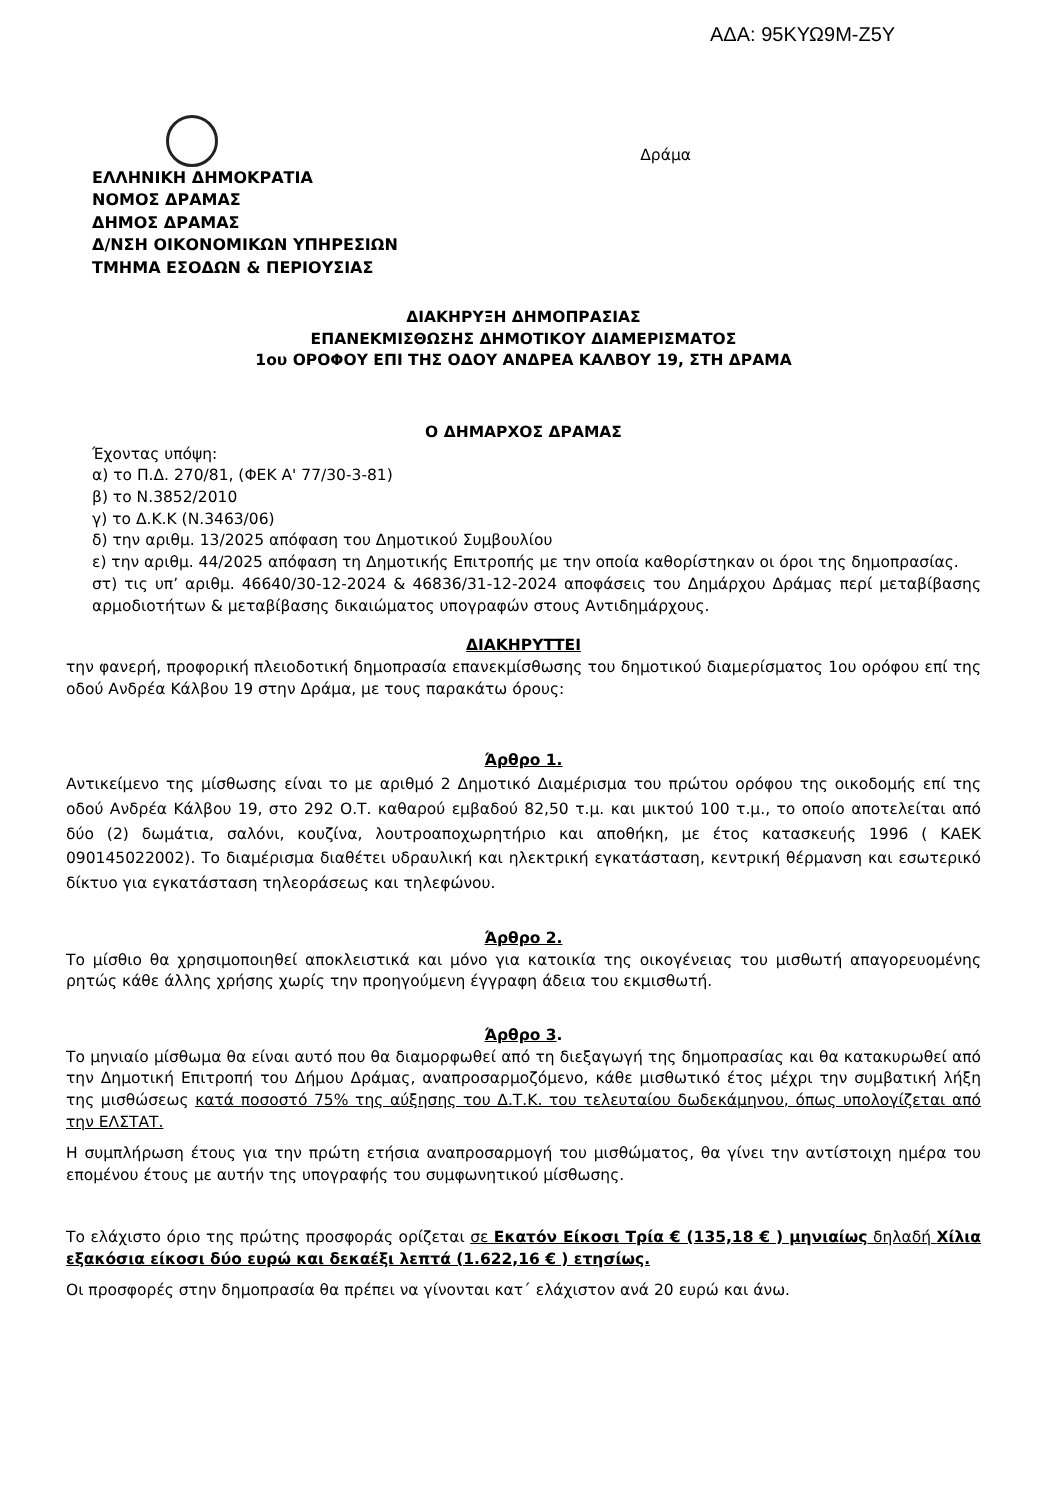ΑΔΑ: 95ΚΥΩ9Μ-Ζ5Υ
ΕΛΛΗΝΙΚΗ ΔΗΜΟΚΡΑΤΙΑ
ΝΟΜΟΣ ΔΡΑΜΑΣ
ΔΗΜΟΣ ΔΡΑΜΑΣ
Δ/ΝΣΗ ΟΙΚΟΝΟΜΙΚΩΝ ΥΠΗΡΕΣΙΩΝ
ΤΜΗΜΑ ΕΣΟΔΩΝ & ΠΕΡΙΟΥΣΙΑΣ
Δράμα
ΔΙΑΚΗΡΥΞΗ ΔΗΜΟΠΡΑΣΙΑΣ
ΕΠΑΝΕΚΜΙΣΘΩΣΗΣ ΔΗΜΟΤΙΚΟΥ ΔΙΑΜΕΡΙΣΜΑΤΟΣ
1ου ΟΡΟΦΟΥ ΕΠΙ ΤΗΣ ΟΔΟΥ ΑΝΔΡΕΑ ΚΑΛΒΟΥ 19, ΣΤΗ ΔΡΑΜΑ
Ο ΔΗΜΑΡΧΟΣ ΔΡΑΜΑΣ
Έχοντας υπόψη:
α) το Π.Δ. 270/81, (ΦΕΚ Α' 77/30-3-81)
β) το Ν.3852/2010
γ) το Δ.Κ.Κ (Ν.3463/06)
δ) την αριθμ. 13/2025 απόφαση του Δημοτικού Συμβουλίου
ε) την αριθμ. 44/2025 απόφαση τη Δημοτικής Επιτροπής με την οποία καθορίστηκαν οι όροι της δημοπρασίας.
στ) τις υπ’ αριθμ. 46640/30-12-2024 & 46836/31-12-2024 αποφάσεις του Δημάρχου Δράμας περί μεταβίβασης αρμοδιοτήτων & μεταβίβασης δικαιώματος υπογραφών στους Αντιδημάρχους.
ΔΙΑΚΗΡΥΤΤΕΙ
την φανερή, προφορική πλειοδοτική δημοπρασία επανεκμίσθωσης του δημοτικού διαμερίσματος 1ου ορόφου επί της οδού Ανδρέα Κάλβου 19 στην Δράμα, με τους παρακάτω όρους:
Άρθρο 1.
Αντικείμενο της μίσθωσης είναι το με αριθμό 2 Δημοτικό Διαμέρισμα του πρώτου ορόφου της οικοδομής επί της οδού Ανδρέα Κάλβου 19, στο 292 Ο.Τ. καθαρού εμβαδού 82,50 τ.μ. και μικτού 100 τ.μ., το οποίο αποτελείται από δύο (2) δωμάτια, σαλόνι, κουζίνα, λουτροαποχωρητήριο και αποθήκη, με έτος κατασκευής 1996 ( ΚΑΕΚ 090145022002). Το διαμέρισμα διαθέτει υδραυλική και ηλεκτρική εγκατάσταση, κεντρική θέρμανση και εσωτερικό δίκτυο για εγκατάσταση τηλεοράσεως και τηλεφώνου.
Άρθρο 2.
Το μίσθιο θα χρησιμοποιηθεί αποκλειστικά και μόνο για κατοικία της οικογένειας του μισθωτή απαγορευομένης ρητώς κάθε άλλης χρήσης χωρίς την προηγούμενη έγγραφη άδεια του εκμισθωτή.
Άρθρο 3.
Το μηνιαίο μίσθωμα θα είναι αυτό που θα διαμορφωθεί από τη διεξαγωγή της δημοπρασίας και θα κατακυρωθεί από την Δημοτική Επιτροπή του Δήμου Δράμας, αναπροσαρμοζόμενο, κάθε μισθωτικό έτος μέχρι την συμβατική λήξη της μισθώσεως κατά ποσοστό 75% της αύξησης του Δ.Τ.Κ. του τελευταίου δωδεκάμηνου, όπως υπολογίζεται από την ΕΛΣΤΑΤ.
Η συμπλήρωση έτους για την πρώτη ετήσια αναπροσαρμογή του μισθώματος, θα γίνει την αντίστοιχη ημέρα του επομένου έτους με αυτήν της υπογραφής του συμφωνητικού μίσθωσης.
Το ελάχιστο όριο της πρώτης προσφοράς ορίζεται σε Εκατόν Είκοσι Τρία € (135,18 € ) μηνιαίως δηλαδή Χίλια εξακόσια είκοσι δύο ευρώ και δεκαέξι λεπτά (1.622,16 € ) ετησίως.
Οι προσφορές στην δημοπρασία θα πρέπει να γίνονται κατ΄ ελάχιστον ανά 20 ευρώ και άνω.